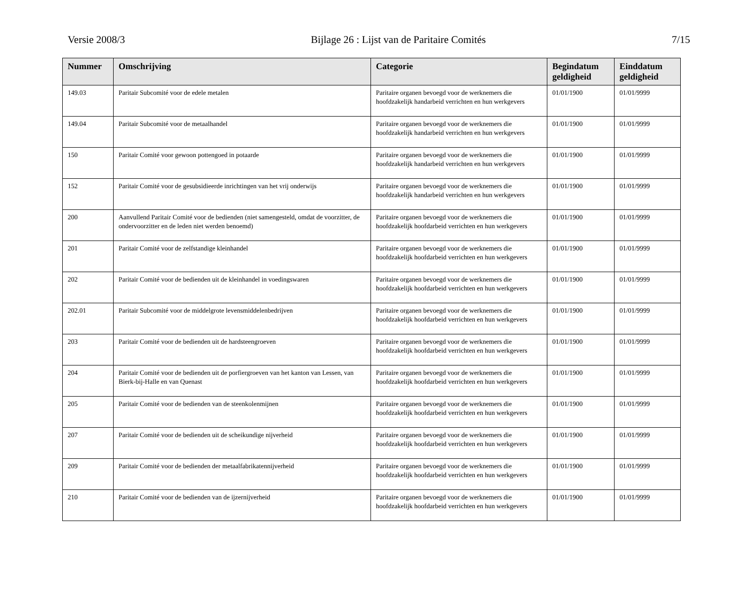Versie 2008/3 Bijlage 26 : Lijst van de Paritaire Comités 7/15
| Nummer | Omschrijving | Categorie | Begindatum geldigheid | Einddatum geldigheid |
| --- | --- | --- | --- | --- |
| 149.03 | Paritair Subcomité voor de edele metalen | Paritaire organen bevoegd voor de werknemers die hoofdzakelijk handarbeid verrichten en hun werkgevers | 01/01/1900 | 01/01/9999 |
| 149.04 | Paritair Subcomité voor de metaalhandel | Paritaire organen bevoegd voor de werknemers die hoofdzakelijk handarbeid verrichten en hun werkgevers | 01/01/1900 | 01/01/9999 |
| 150 | Paritair Comité voor gewoon pottengoed in potaarde | Paritaire organen bevoegd voor de werknemers die hoofdzakelijk handarbeid verrichten en hun werkgevers | 01/01/1900 | 01/01/9999 |
| 152 | Paritair Comité voor de gesubsidieerde inrichtingen van het vrij onderwijs | Paritaire organen bevoegd voor de werknemers die hoofdzakelijk handarbeid verrichten en hun werkgevers | 01/01/1900 | 01/01/9999 |
| 200 | Aanvullend Paritair Comité voor de bedienden (niet samengesteld, omdat de voorzitter, de ondervoorzitter en de leden niet werden benoemd) | Paritaire organen bevoegd voor de werknemers die hoofdzakelijk hoofdarbeid verrichten en hun werkgevers | 01/01/1900 | 01/01/9999 |
| 201 | Paritair Comité voor de zelfstandige kleinhandel | Paritaire organen bevoegd voor de werknemers die hoofdzakelijk hoofdarbeid verrichten en hun werkgevers | 01/01/1900 | 01/01/9999 |
| 202 | Paritair Comité voor de bedienden uit de kleinhandel in voedingswaren | Paritaire organen bevoegd voor de werknemers die hoofdzakelijk hoofdarbeid verrichten en hun werkgevers | 01/01/1900 | 01/01/9999 |
| 202.01 | Paritair Subcomité voor de middelgrote levensmiddelenbedrijven | Paritaire organen bevoegd voor de werknemers die hoofdzakelijk hoofdarbeid verrichten en hun werkgevers | 01/01/1900 | 01/01/9999 |
| 203 | Paritair Comité voor de bedienden uit de hardsteengroeven | Paritaire organen bevoegd voor de werknemers die hoofdzakelijk hoofdarbeid verrichten en hun werkgevers | 01/01/1900 | 01/01/9999 |
| 204 | Paritair Comité voor de bedienden uit de porfiergroeven van het kanton van Lessen, van Bierk-bij-Halle en van Quenast | Paritaire organen bevoegd voor de werknemers die hoofdzakelijk hoofdarbeid verrichten en hun werkgevers | 01/01/1900 | 01/01/9999 |
| 205 | Paritair Comité voor de bedienden van de steenkolenmijnen | Paritaire organen bevoegd voor de werknemers die hoofdzakelijk hoofdarbeid verrichten en hun werkgevers | 01/01/1900 | 01/01/9999 |
| 207 | Paritair Comité voor de bedienden uit de scheikundige nijverheid | Paritaire organen bevoegd voor de werknemers die hoofdzakelijk hoofdarbeid verrichten en hun werkgevers | 01/01/1900 | 01/01/9999 |
| 209 | Paritair Comité voor de bedienden der metaalfabrikatennijverheid | Paritaire organen bevoegd voor de werknemers die hoofdzakelijk hoofdarbeid verrichten en hun werkgevers | 01/01/1900 | 01/01/9999 |
| 210 | Paritair Comité voor de bedienden van de ijzernijverheid | Paritaire organen bevoegd voor de werknemers die hoofdzakelijk hoofdarbeid verrichten en hun werkgevers | 01/01/1900 | 01/01/9999 |